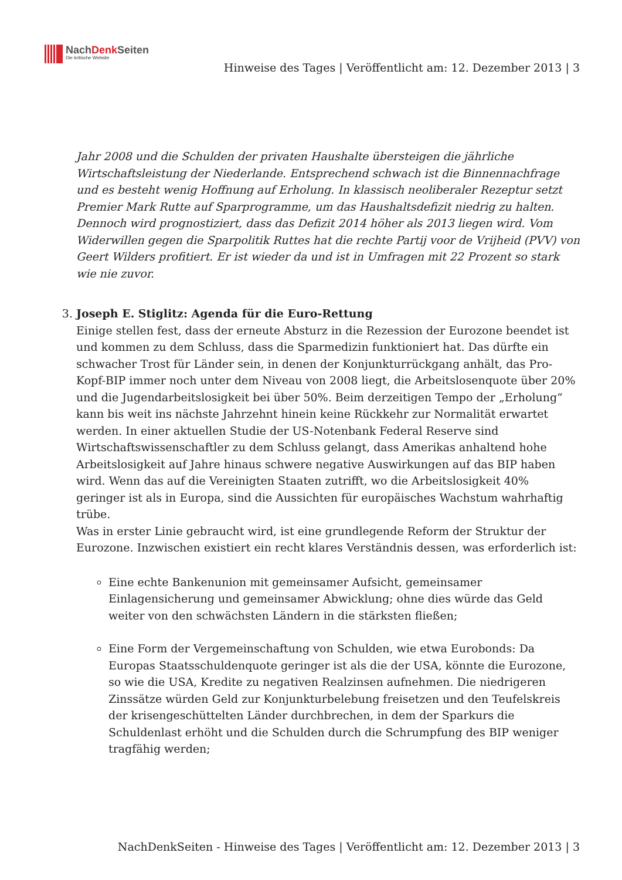NachDenk Seiten
Die kritische Website
Hinweise des Tages | Veröffentlicht am: 12. Dezember 2013 | 3
Jahr 2008 und die Schulden der privaten Haushalte übersteigen die jährliche Wirtschaftsleistung der Niederlande. Entsprechend schwach ist die Binnennachfrage und es besteht wenig Hoffnung auf Erholung. In klassisch neoliberaler Rezeptur setzt Premier Mark Rutte auf Sparprogramme, um das Haushaltsdefizit niedrig zu halten. Dennoch wird prognostiziert, dass das Defizit 2014 höher als 2013 liegen wird. Vom Widerwillen gegen die Sparpolitik Ruttes hat die rechte Partij voor de Vrijheid (PVV) von Geert Wilders profitiert. Er ist wieder da und ist in Umfragen mit 22 Prozent so stark wie nie zuvor.
3. Joseph E. Stiglitz: Agenda für die Euro-Rettung
Einige stellen fest, dass der erneute Absturz in die Rezession der Eurozone beendet ist und kommen zu dem Schluss, dass die Sparmedizin funktioniert hat. Das dürfte ein schwacher Trost für Länder sein, in denen der Konjunkturrückgang anhält, das Pro-Kopf-BIP immer noch unter dem Niveau von 2008 liegt, die Arbeitslosenquote über 20% und die Jugendarbeitslosigkeit bei über 50%. Beim derzeitigen Tempo der „Erholung“ kann bis weit ins nächste Jahrzehnt hinein keine Rückkehr zur Normalität erwartet werden. In einer aktuellen Studie der US-Notenbank Federal Reserve sind Wirtschaftswissenschaftler zu dem Schluss gelangt, dass Amerikas anhaltend hohe Arbeitslosigkeit auf Jahre hinaus schwere negative Auswirkungen auf das BIP haben wird. Wenn das auf die Vereinigten Staaten zutrifft, wo die Arbeitslosigkeit 40% geringer ist als in Europa, sind die Aussichten für europäisches Wachstum wahrhaftig trübe.
Was in erster Linie gebraucht wird, ist eine grundlegende Reform der Struktur der Eurozone. Inzwischen existiert ein recht klares Verständnis dessen, was erforderlich ist:
Eine echte Bankenunion mit gemeinsamer Aufsicht, gemeinsamer Einlagensicherung und gemeinsamer Abwicklung; ohne dies würde das Geld weiter von den schwächsten Ländern in die stärksten fließen;
Eine Form der Vergemeinschaftung von Schulden, wie etwa Eurobonds: Da Europas Staatsschuldenquote geringer ist als die der USA, könnte die Eurozone, so wie die USA, Kredite zu negativen Realzinsen aufnehmen. Die niedrigeren Zinssätze würden Geld zur Konjunkturbelebung freisetzen und den Teufelskreis der krisengeschüttelten Länder durchbrechen, in dem der Sparkurs die Schuldenlast erhöht und die Schulden durch die Schrumpfung des BIP weniger tragfähig werden;
NachDenkSeiten - Hinweise des Tages | Veröffentlicht am: 12. Dezember 2013 | 3